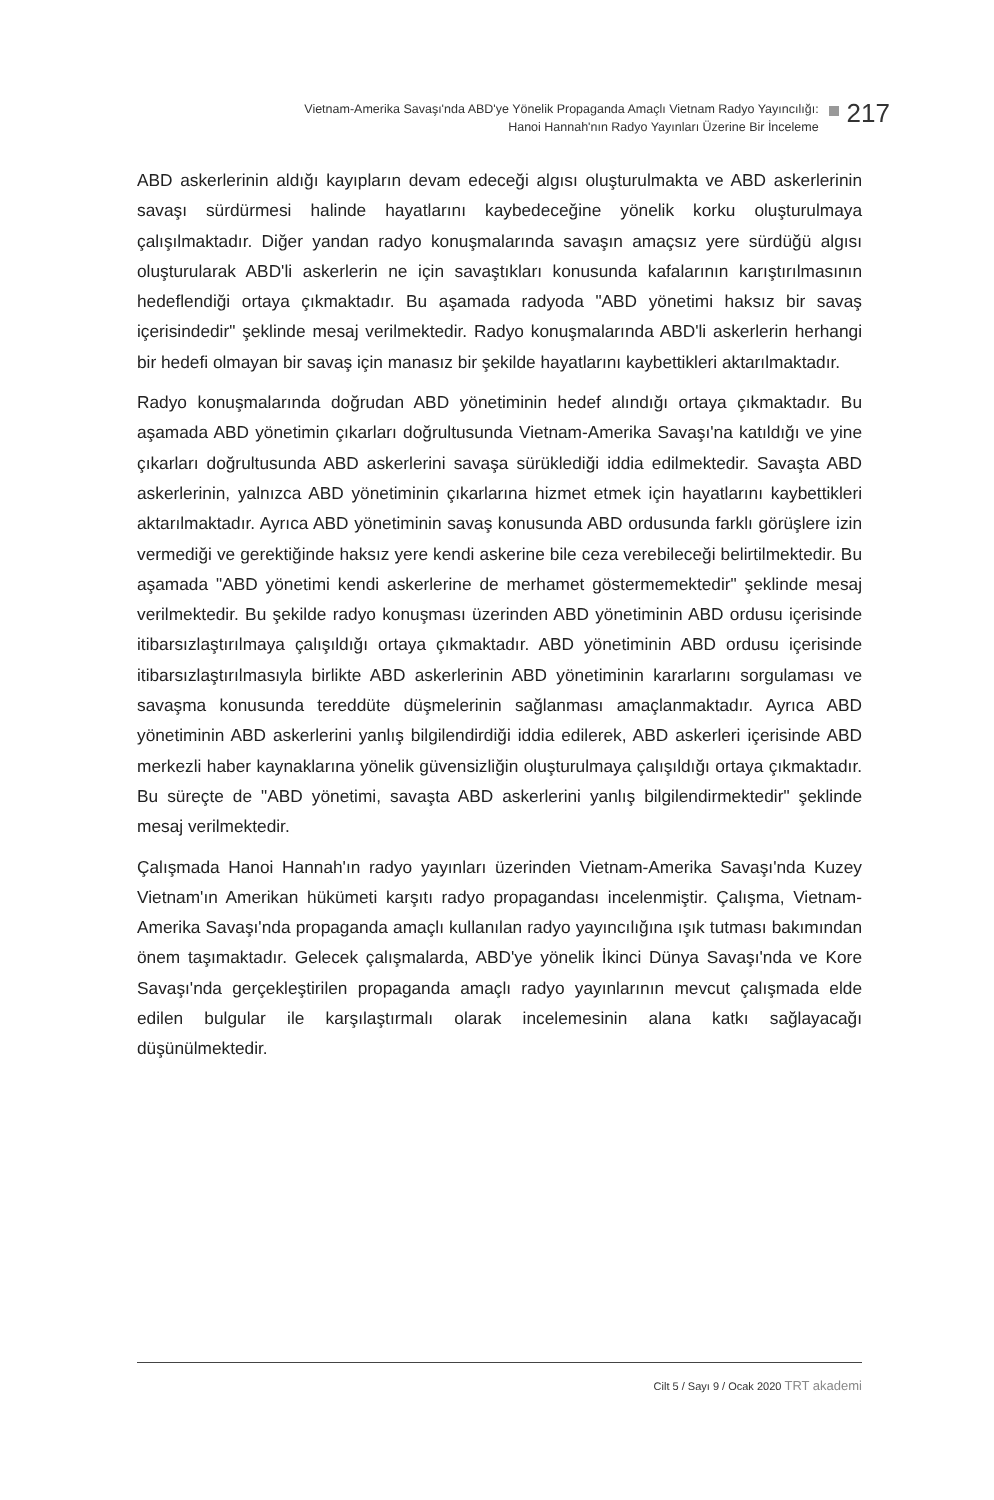Vietnam-Amerika Savaşı'nda ABD'ye Yönelik Propaganda Amaçlı Vietnam Radyo Yayıncılığı:
Hanoi Hannah'nın Radyo Yayınları Üzerine Bir İnceleme
217
ABD askerlerinin aldığı kayıpların devam edeceği algısı oluşturulmakta ve ABD askerlerinin savaşı sürdürmesi halinde hayatlarını kaybedeceğine yönelik korku oluşturulmaya çalışılmaktadır. Diğer yandan radyo konuşmalarında savaşın amaçsız yere sürdüğü algısı oluşturularak ABD'li askerlerin ne için savaştıkları konusunda kafalarının karıştırılmasının hedeflendiği ortaya çıkmaktadır. Bu aşamada radyoda "ABD yönetimi haksız bir savaş içerisindedir" şeklinde mesaj verilmektedir. Radyo konuşmalarında ABD'li askerlerin herhangi bir hedefi olmayan bir savaş için manasız bir şekilde hayatlarını kaybettikleri aktarılmaktadır.
Radyo konuşmalarında doğrudan ABD yönetiminin hedef alındığı ortaya çıkmaktadır. Bu aşamada ABD yönetimin çıkarları doğrultusunda Vietnam-Amerika Savaşı'na katıldığı ve yine çıkarları doğrultusunda ABD askerlerini savaşa sürüklediği iddia edilmektedir. Savaşta ABD askerlerinin, yalnızca ABD yönetiminin çıkarlarına hizmet etmek için hayatlarını kaybettikleri aktarılmaktadır. Ayrıca ABD yönetiminin savaş konusunda ABD ordusunda farklı görüşlere izin vermediği ve gerektiğinde haksız yere kendi askerine bile ceza verebileceği belirtilmektedir. Bu aşamada "ABD yönetimi kendi askerlerine de merhamet göstermemektedir" şeklinde mesaj verilmektedir. Bu şekilde radyo konuşması üzerinden ABD yönetiminin ABD ordusu içerisinde itibarsızlaştırılmaya çalışıldığı ortaya çıkmaktadır. ABD yönetiminin ABD ordusu içerisinde itibarsızlaştırılmasıyla birlikte ABD askerlerinin ABD yönetiminin kararlarını sorgulaması ve savaşma konusunda tereddüte düşmelerinin sağlanması amaçlanmaktadır. Ayrıca ABD yönetiminin ABD askerlerini yanlış bilgilendirdiği iddia edilerek, ABD askerleri içerisinde ABD merkezli haber kaynaklarına yönelik güvensizliğin oluşturulmaya çalışıldığı ortaya çıkmaktadır. Bu süreçte de "ABD yönetimi, savaşta ABD askerlerini yanlış bilgilendirmektedir" şeklinde mesaj verilmektedir.
Çalışmada Hanoi Hannah'ın radyo yayınları üzerinden Vietnam-Amerika Savaşı'nda Kuzey Vietnam'ın Amerikan hükümeti karşıtı radyo propagandası incelenmiştir. Çalışma, Vietnam-Amerika Savaşı'nda propaganda amaçlı kullanılan radyo yayıncılığına ışık tutması bakımından önem taşımaktadır. Gelecek çalışmalarda, ABD'ye yönelik İkinci Dünya Savaşı'nda ve Kore Savaşı'nda gerçekleştirilen propaganda amaçlı radyo yayınlarının mevcut çalışmada elde edilen bulgular ile karşılaştırmalı olarak incelemesinin alana katkı sağlayacağı düşünülmektedir.
Cilt 5 / Sayı 9 / Ocak 2020 TRT akademi